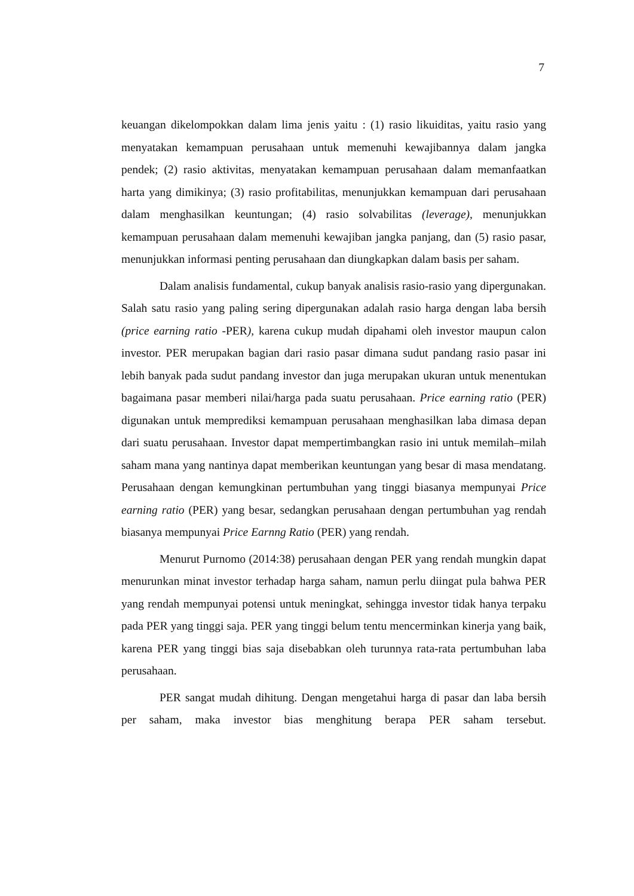7
keuangan dikelompokkan dalam lima jenis yaitu : (1) rasio likuiditas, yaitu rasio yang menyatakan kemampuan perusahaan untuk memenuhi kewajibannya dalam jangka pendek; (2) rasio aktivitas, menyatakan kemampuan perusahaan dalam memanfaatkan harta yang dimikinya; (3) rasio profitabilitas, menunjukkan kemampuan dari perusahaan dalam menghasilkan keuntungan; (4) rasio solvabilitas (leverage), menunjukkan kemampuan perusahaan dalam memenuhi kewajiban jangka panjang, dan (5) rasio pasar, menunjukkan informasi penting perusahaan dan diungkapkan dalam basis per saham.
Dalam analisis fundamental, cukup banyak analisis rasio-rasio yang dipergunakan. Salah satu rasio yang paling sering dipergunakan adalah rasio harga dengan laba bersih (price earning ratio -PER), karena cukup mudah dipahami oleh investor maupun calon investor. PER merupakan bagian dari rasio pasar dimana sudut pandang rasio pasar ini lebih banyak pada sudut pandang investor dan juga merupakan ukuran untuk menentukan bagaimana pasar memberi nilai/harga pada suatu perusahaan. Price earning ratio (PER) digunakan untuk memprediksi kemampuan perusahaan menghasilkan laba dimasa depan dari suatu perusahaan. Investor dapat mempertimbangkan rasio ini untuk memilah–milah saham mana yang nantinya dapat memberikan keuntungan yang besar di masa mendatang. Perusahaan dengan kemungkinan pertumbuhan yang tinggi biasanya mempunyai Price earning ratio (PER) yang besar, sedangkan perusahaan dengan pertumbuhan yag rendah biasanya mempunyai Price Earnng Ratio (PER) yang rendah.
Menurut Purnomo (2014:38) perusahaan dengan PER yang rendah mungkin dapat menurunkan minat investor terhadap harga saham, namun perlu diingat pula bahwa PER yang rendah mempunyai potensi untuk meningkat, sehingga investor tidak hanya terpaku pada PER yang tinggi saja. PER yang tinggi belum tentu mencerminkan kinerja yang baik, karena PER yang tinggi bias saja disebabkan oleh turunnya rata-rata pertumbuhan laba perusahaan.
PER sangat mudah dihitung. Dengan mengetahui harga di pasar dan laba bersih per saham, maka investor bias menghitung berapa PER saham tersebut.